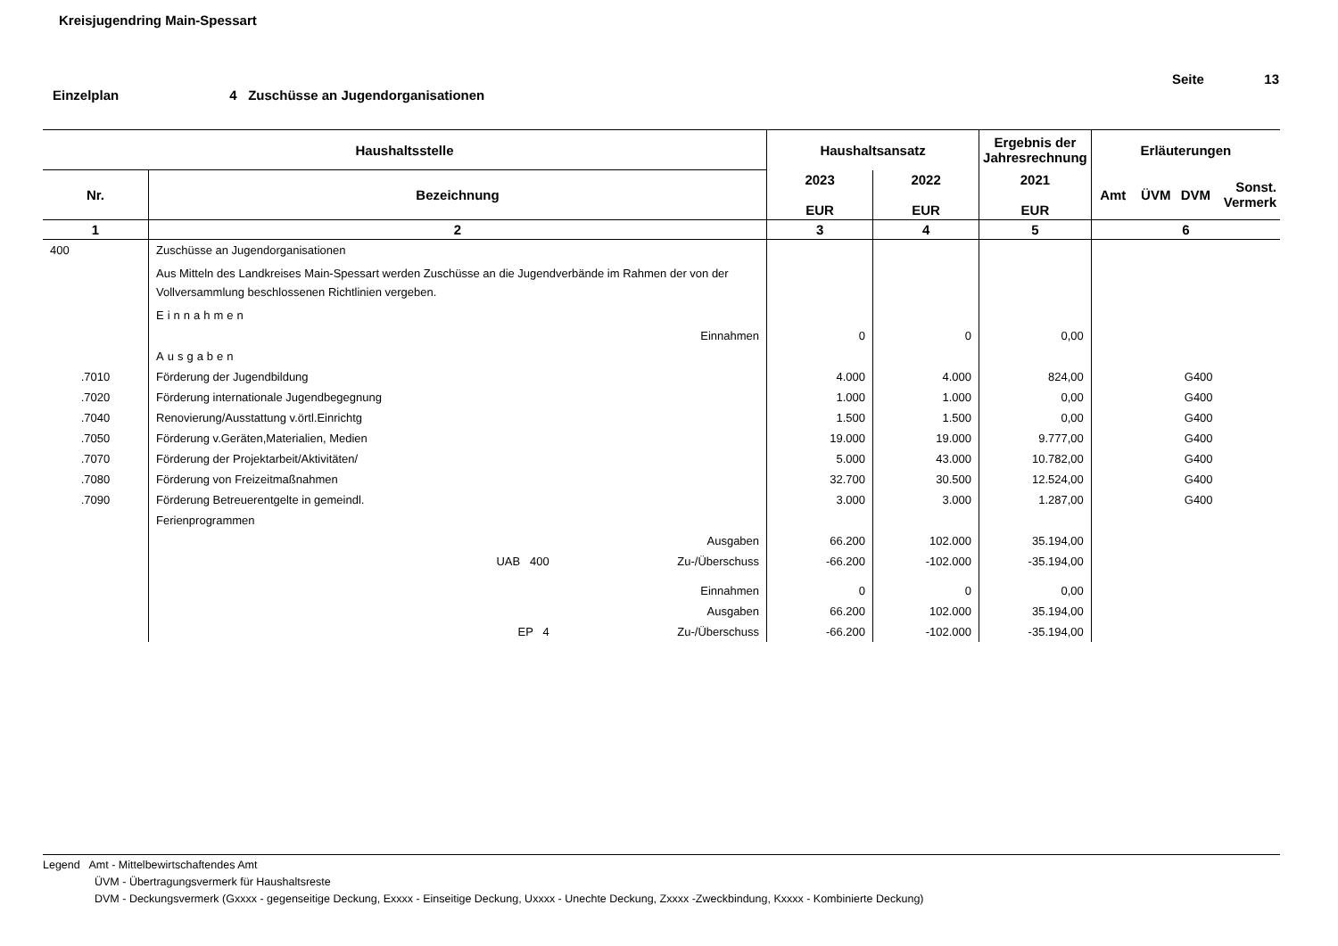Kreisjugendring Main-Spessart
Seite 13
Einzelplan 4 Zuschüsse an Jugendorganisationen
| Haushaltsstelle | | Haushaltsansatz | | Ergebnis der Jahresrechnung | Erläuterungen | | | |
| --- | --- | --- | --- | --- | --- | --- | --- | --- |
| Nr. | Bezeichnung | 2023 EUR | 2022 EUR | 2021 EUR | Amt | ÜVM | DVM | Sonst. Vermerk |
| 1 | 2 | 3 | 4 | 5 | 6 | | | |
| 400 | Zuschüsse an Jugendorganisationen | | | | | | | |
| | Aus Mitteln des Landkreises Main-Spessart werden Zuschüsse an die Jugendverbände im Rahmen der von der Vollversammlung beschlossenen Richtlinien vergeben. | | | | | | | |
| | Einnahmen | | | | | | | |
| | Einnahmen | 0 | 0 | 0,00 | | | | |
| | Ausgaben | | | | | | | |
| .7010 | Förderung der Jugendbildung | 4.000 | 4.000 | 824,00 | | | G400 | |
| .7020 | Förderung internationale Jugendbegegnung | 1.000 | 1.000 | 0,00 | | | G400 | |
| .7040 | Renovierung/Ausstattung v.örtl.Einrichtg | 1.500 | 1.500 | 0,00 | | | G400 | |
| .7050 | Förderung v.Geräten,Materialien, Medien | 19.000 | 19.000 | 9.777,00 | | | G400 | |
| .7070 | Förderung der Projektarbeit/Aktivitäten/ | 5.000 | 43.000 | 10.782,00 | | | G400 | |
| .7080 | Förderung von Freizeitmaßnahmen | 32.700 | 30.500 | 12.524,00 | | | G400 | |
| .7090 | Förderung Betreuerentgelte in gemeindl. | 3.000 | 3.000 | 1.287,00 | | | G400 | |
| | Ferienprogrammen | | | | | | | |
| | Ausgaben | 66.200 | 102.000 | 35.194,00 | | | | |
| | UAB 400 Zu-/Überschuss | -66.200 | -102.000 | -35.194,00 | | | | |
| | Einnahmen | 0 | 0 | 0,00 | | | | |
| | Ausgaben | 66.200 | 102.000 | 35.194,00 | | | | |
| | EP 4 Zu-/Überschuss | -66.200 | -102.000 | -35.194,00 | | | | |
Legend Amt - Mittelbewirtschaftendes Amt
ÜVM - Übertragungsvermerk für Haushaltsreste
DVM - Deckungsvermerk (Gxxxx - gegenseitige Deckung, Exxxx - Einseitige Deckung, Uxxxx - Unechte Deckung, Zxxxx -Zweckbindung, Kxxxx - Kombinierte Deckung)